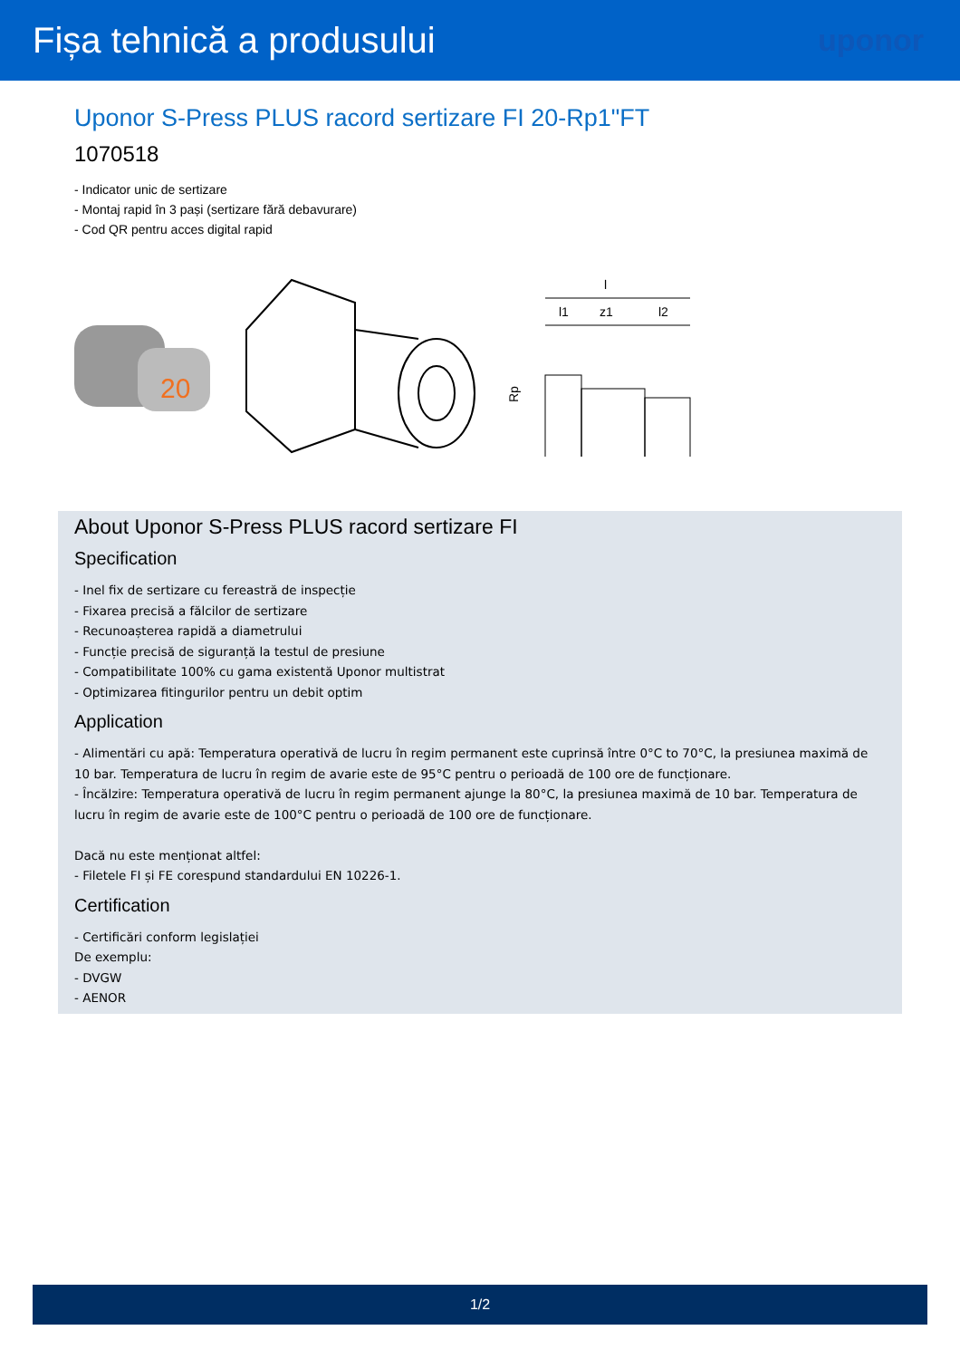Fișa tehnică a produsului
uponor
Uponor S-Press PLUS racord sertizare FI 20-Rp1"FT
1070518
- Indicator unic de sertizare
- Montaj rapid în 3 pași (sertizare fără debavurare)
- Cod QR pentru acces digital rapid
20
l
l1
z1
l2
Rp
About Uponor S-Press PLUS racord sertizare FI
Specification
- Inel fix de sertizare cu fereastră de inspecție
- Fixarea precisă a fălcilor de sertizare
- Recunoașterea rapidă a diametrului
- Funcție precisă de siguranță la testul de presiune
- Compatibilitate 100% cu gama existentă Uponor multistrat
- Optimizarea fitingurilor pentru un debit optim
Application
- Alimentări cu apă: Temperatura operativă de lucru în regim permanent este cuprinsă între 0°C to 70°C, la presiunea maximă de 10 bar. Temperatura de lucru în regim de avarie este de 95°C pentru o perioadă de 100 ore de funcționare.
- Încălzire: Temperatura operativă de lucru în regim permanent ajunge la 80°C, la presiunea maximă de 10 bar. Temperatura de lucru în regim de avarie este de 100°C pentru o perioadă de 100 ore de funcționare.
Dacă nu este menționat altfel:
- Filetele FI și FE corespund standardului EN 10226-1.
Certification
- Certificări conform legislației
De exemplu:
- DVGW
- AENOR
1/2